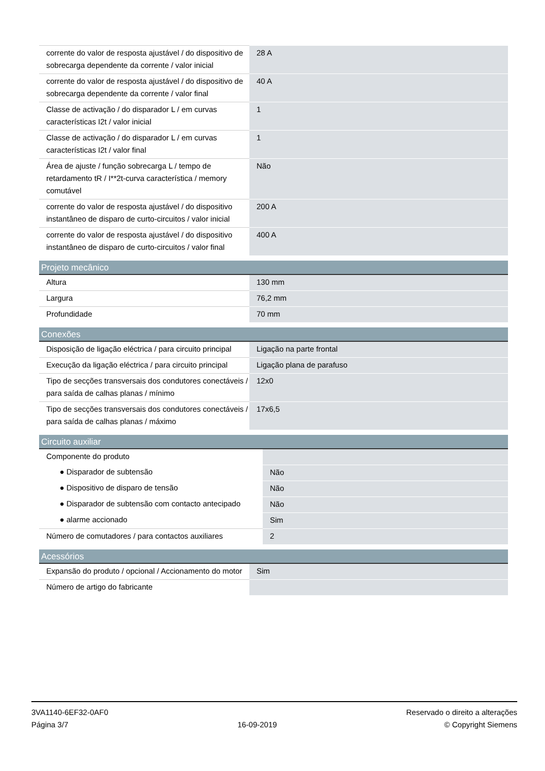| corrente do valor de resposta ajustável / do dispositivo de sobrecarga dependente da corrente / valor inicial | 28 A |
| corrente do valor de resposta ajustável / do dispositivo de sobrecarga dependente da corrente / valor final | 40 A |
| Classe de activação / do disparador L / em curvas características I2t / valor inicial | 1 |
| Classe de activação / do disparador L / em curvas características I2t / valor final | 1 |
| Área de ajuste / função sobrecarga L / tempo de retardamento tR / I**2t-curva característica / memory comutável | Não |
| corrente do valor de resposta ajustável / do dispositivo instantâneo de disparo de curto-circuitos / valor inicial | 200 A |
| corrente do valor de resposta ajustável / do dispositivo instantâneo de disparo de curto-circuitos / valor final | 400 A |
| Projeto mecânico | |
| --- | --- |
| Altura | 130 mm |
| Largura | 76,2 mm |
| Profundidade | 70 mm |
| Conexões | |
| --- | --- |
| Disposição de ligação eléctrica / para circuito principal | Ligação na parte frontal |
| Execução da ligação eléctrica / para circuito principal | Ligação plana de parafuso |
| Tipo de secções transversais dos condutores conectáveis / para saída de calhas planas / mínimo | 12x0 |
| Tipo de secções transversais dos condutores conectáveis / para saída de calhas planas / máximo | 17x6,5 |
| Circuito auxiliar | |
| --- | --- |
| Componente do produto | |
| ● Disparador de subtensão | Não |
| ● Dispositivo de disparo de tensão | Não |
| ● Disparador de subtensão com contacto antecipado | Não |
| ● alarme accionado | Sim |
| Número de comutadores / para contactos auxiliares | 2 |
| Acessórios | |
| --- | --- |
| Expansão do produto / opcional / Accionamento do motor | Sim |
| Número de artigo do fabricante | |
3VA1140-6EF32-0AF0
Página 3/7
16-09-2019
Reservado o direito a alterações
© Copyright Siemens